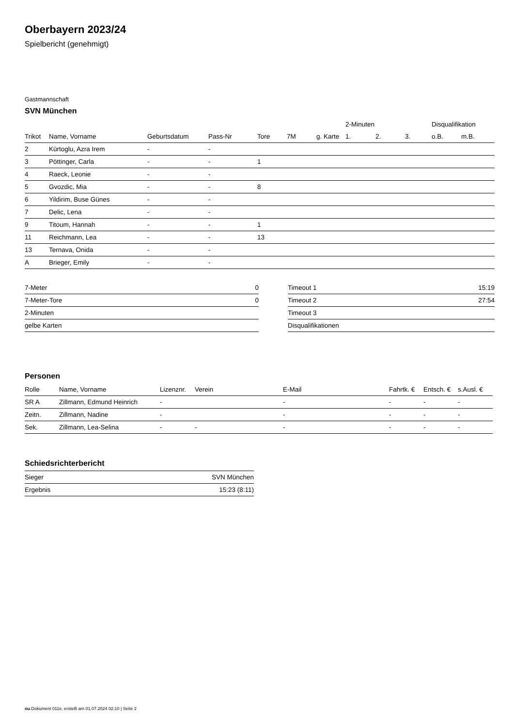Oberbayern 2023/24
Spielbericht (genehmigt)
Gastmannschaft
SVN München
| | | | | | | | 2-Minuten | | | Disqualifikation | |
| --- | --- | --- | --- | --- | --- | --- | --- | --- | --- | --- | --- |
| Trikot | Name, Vorname | Geburtsdatum | Pass-Nr | Tore | 7M | g. Karte | 1. | 2. | 3. | o.B. | m.B. |
| 2 | Kürtoglu, Azra Irem | - | - | | | | | | | | |
| 3 | Pöttinger, Carla | - | - | 1 | | | | | | | |
| 4 | Raeck, Leonie | - | - | | | | | | | | |
| 5 | Gvozdic, Mia | - | - | 8 | | | | | | | |
| 6 | Yildirim, Buse Günes | - | - | | | | | | | | |
| 7 | Delic, Lena | - | - | | | | | | | | |
| 9 | Titoum, Hannah | - | - | 1 | | | | | | | |
| 11 | Reichmann, Lea | - | - | 13 | | | | | | | |
| 13 | Ternava, Onida | - | - | | | | | | | | |
| A | Brieger, Emily | - | - | | | | | | | | |
| 7-Meter | 0 |
| 7-Meter-Tore | 0 |
| 2-Minuten | |
| gelbe Karten | |
| Timeout 1 | 15:19 |
| Timeout 2 | 27:54 |
| Timeout 3 | |
| Disqualifikationen | |
Personen
| Rolle | Name, Vorname | Lizenznr. | Verein | E-Mail | Fahrtk. € | Entsch. € | s.Ausl. € |
| --- | --- | --- | --- | --- | --- | --- | --- |
| SR A | Zillmann, Edmund Heinrich | - | | - | - | - | - |
| Zeitn. | Zillmann, Nadine | - | | - | - | - | - |
| Sek. | Zillmann, Lea-Selina | - | - | - | - | - | - |
Schiedsrichterbericht
| Sieger | SVN München |
| Ergebnis | 15:23 (8:11) |
nu.Dokument 011e, erstellt am 01.07.2024 02:10 | Seite 2